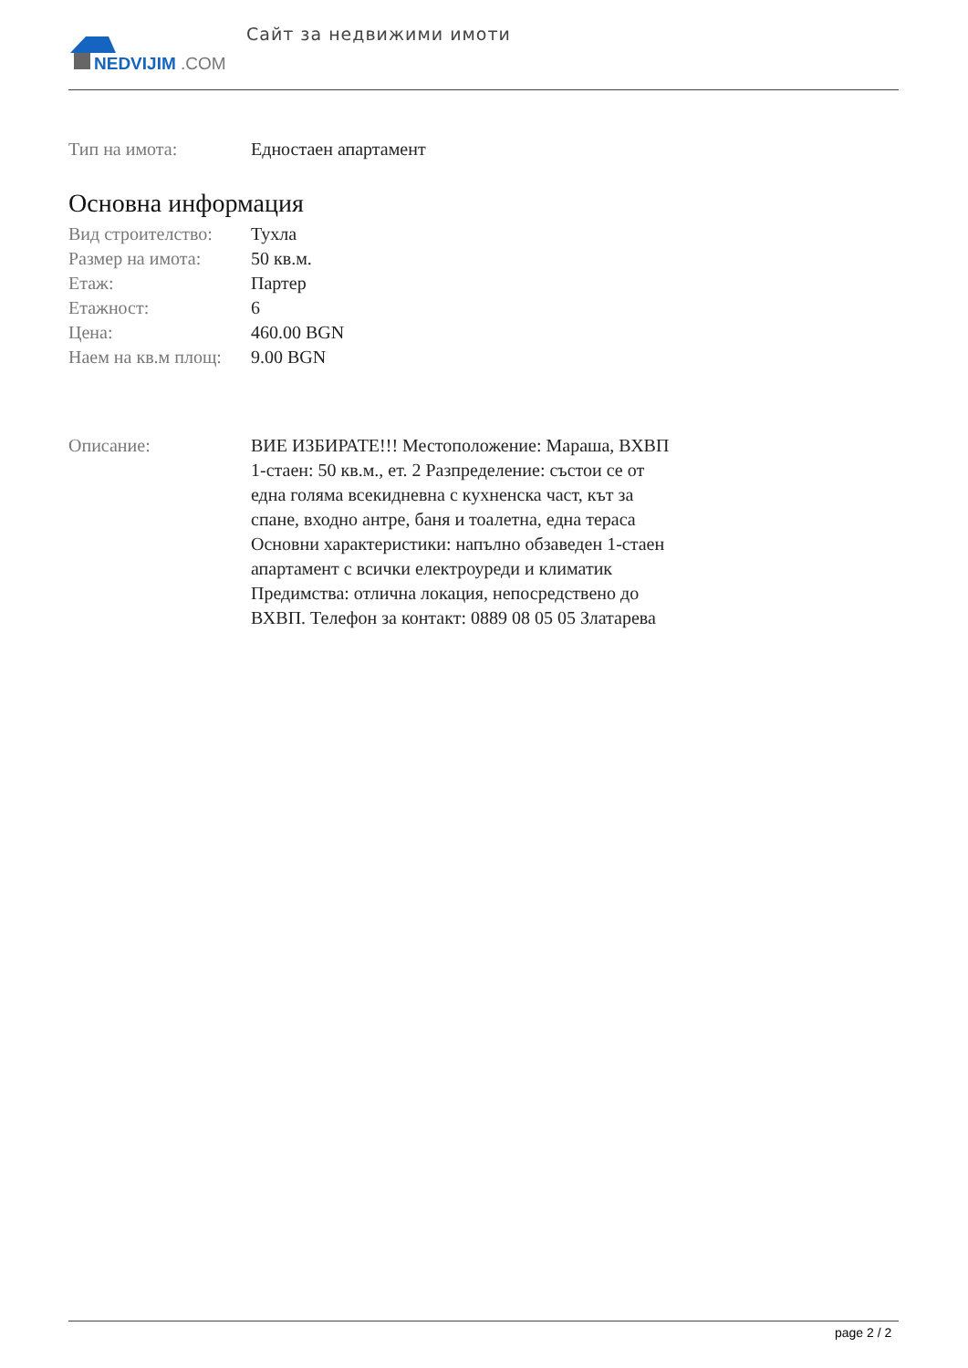NEDVIJIM
.COM
Сайт за недвижими имоти
| Тип на имота: | Едностаен апартамент |
Основна информация
| Вид строителство: | Тухла |
| Размер на имота: | 50 кв.м. |
| Етаж: | Партер |
| Етажност: | 6 |
| Цена: | 460.00 BGN |
| Наем на кв.м площ: | 9.00 BGN |
| Описание: | ВИЕ ИЗБИРАТЕ!!! Местоположение: Мараша, ВХВП 1-стаен: 50 кв.м., ет. 2 Разпределение: състои се от една голяма всекидневна с кухненска част, кът за спане, входно антре, баня и тоалетна, една тераса Основни характеристики: напълно обзаведен 1-стаен апартамент с всички електроуреди и климатик Предимства: отлична локация, непосредствено до ВХВП. Телефон за контакт: 0889 08 05 05 Златарева |
page 2 / 2